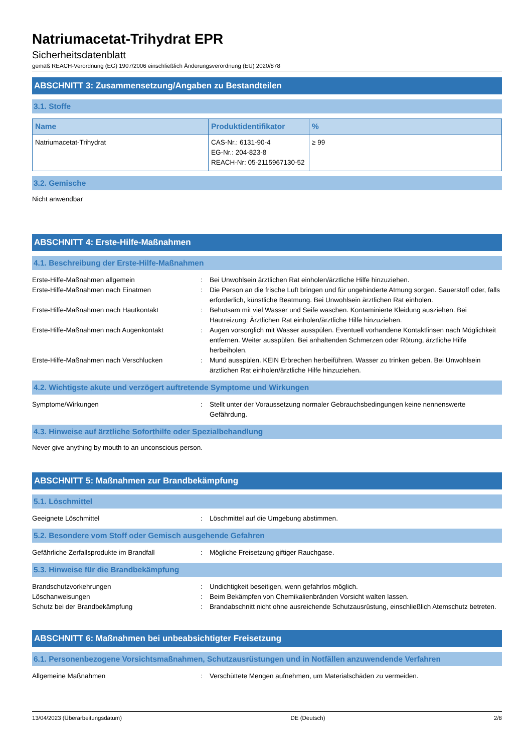Natriumacetat-Trihydrat EPR
Sicherheitsdatenblatt
gemäß REACH-Verordnung (EG) 1907/2006 einschließlich Änderungsverordnung (EU) 2020/878
ABSCHNITT 3: Zusammensetzung/Angaben zu Bestandteilen
3.1. Stoffe
| Name | Produktidentifikator | % |
| --- | --- | --- |
| Natriumacetat-Trihydrat | CAS-Nr.: 6131-90-4 EG-Nr.: 204-823-8 REACH-Nr: 05-2115967130-52 | ≥ 99 |
3.2. Gemische
Nicht anwendbar
ABSCHNITT 4: Erste-Hilfe-Maßnahmen
4.1. Beschreibung der Erste-Hilfe-Maßnahmen
Erste-Hilfe-Maßnahmen allgemein
:
Bei Unwohlsein ärztlichen Rat einholen/ärztliche Hilfe hinzuziehen.
Erste-Hilfe-Maßnahmen nach Einatmen
:
Die Person an die frische Luft bringen und für ungehinderte Atmung sorgen. Sauerstoff oder, falls erforderlich, künstliche Beatmung. Bei Unwohlsein ärztlichen Rat einholen.
Erste-Hilfe-Maßnahmen nach Hautkontakt
:
Behutsam mit viel Wasser und Seife waschen. Kontaminierte Kleidung ausziehen. Bei Hautreizung: Ärztlichen Rat einholen/ärztliche Hilfe hinzuziehen.
Erste-Hilfe-Maßnahmen nach Augenkontakt
:
Augen vorsorglich mit Wasser ausspülen. Eventuell vorhandene Kontaktlinsen nach Möglichkeit entfernen. Weiter ausspülen. Bei anhaltenden Schmerzen oder Rötung, ärztliche Hilfe herbeiholen.
Erste-Hilfe-Maßnahmen nach Verschlucken
:
Mund ausspülen. KEIN Erbrechen herbeiführen. Wasser zu trinken geben. Bei Unwohlsein ärztlichen Rat einholen/ärztliche Hilfe hinzuziehen.
4.2. Wichtigste akute und verzögert auftretende Symptome und Wirkungen
Symptome/Wirkungen
:
Stellt unter der Voraussetzung normaler Gebrauchsbedingungen keine nennenswerte Gefährdung.
4.3. Hinweise auf ärztliche Soforthilfe oder Spezialbehandlung
Never give anything by mouth to an unconscious person.
ABSCHNITT 5: Maßnahmen zur Brandbekämpfung
5.1. Löschmittel
Geeignete Löschmittel
:
Löschmittel auf die Umgebung abstimmen.
5.2. Besondere vom Stoff oder Gemisch ausgehende Gefahren
Gefährliche Zerfallsprodukte im Brandfall
:
Mögliche Freisetzung giftiger Rauchgase.
5.3. Hinweise für die Brandbekämpfung
Brandschutzvorkehrungen
:
Undichtigkeit beseitigen, wenn gefahrlos möglich.
Löschanweisungen
:
Beim Bekämpfen von Chemikalienbränden Vorsicht walten lassen.
Schutz bei der Brandbekämpfung
:
Brandabschnitt nicht ohne ausreichende Schutzausrüstung, einschließlich Atemschutz betreten.
ABSCHNITT 6: Maßnahmen bei unbeabsichtigter Freisetzung
6.1. Personenbezogene Vorsichtsmaßnahmen, Schutzausrüstungen und in Notfällen anzuwendende Verfahren
Allgemeine Maßnahmen
:
Verschüttete Mengen aufnehmen, um Materialschäden zu vermeiden.
13/04/2023 (Überarbeitungsdatum) DE (Deutsch) 2/8